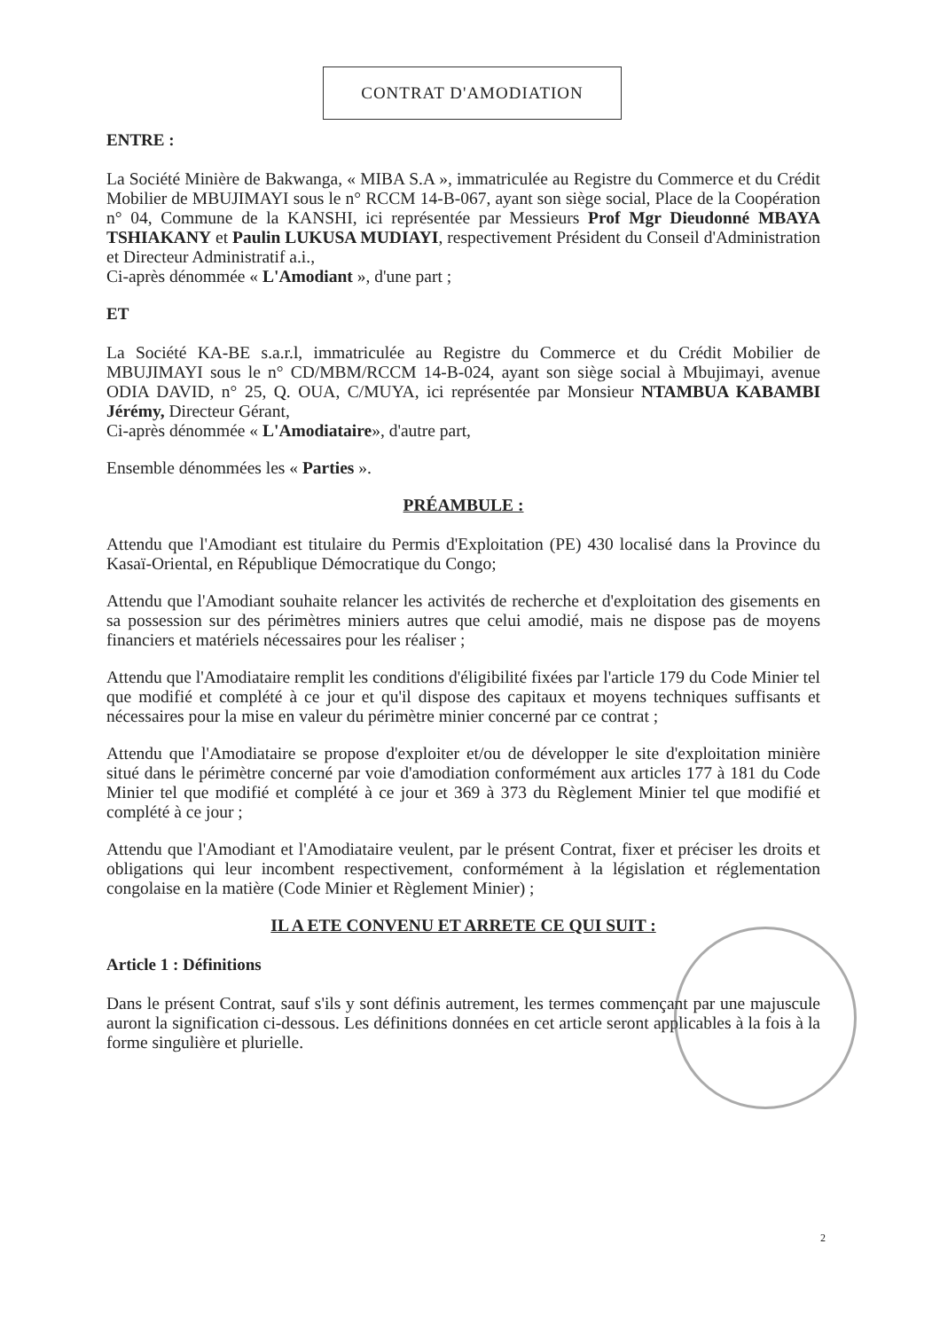CONTRAT D'AMODIATION
ENTRE :
La Société Minière de Bakwanga, « MIBA S.A », immatriculée au Registre du Commerce et du Crédit Mobilier de MBUJIMAYI sous le n° RCCM 14-B-067, ayant son siège social, Place de la Coopération n° 04, Commune de la KANSHI, ici représentée par Messieurs Prof Mgr Dieudonné MBAYA TSHIAKANY et Paulin LUKUSA MUDIAYI, respectivement Président du Conseil d'Administration et Directeur Administratif a.i.,
Ci-après dénommée « L'Amodiant », d'une part ;
ET
La Société KA-BE s.a.r.l, immatriculée au Registre du Commerce et du Crédit Mobilier de MBUJIMAYI sous le n° CD/MBM/RCCM 14-B-024, ayant son siège social à Mbujimayi, avenue ODIA DAVID, n° 25, Q. OUA, C/MUYA, ici représentée par Monsieur NTAMBUA KABAMBI Jérémy, Directeur Gérant,
Ci-après dénommée « L'Amodiataire», d'autre part,
Ensemble dénommées les « Parties ».
PRÉAMBULE :
Attendu que l'Amodiant est titulaire du Permis d'Exploitation (PE) 430 localisé dans la Province du Kasaï-Oriental, en République Démocratique du Congo;
Attendu que l'Amodiant souhaite relancer les activités de recherche et d'exploitation des gisements en sa possession sur des périmètres miniers autres que celui amodié, mais ne dispose pas de moyens financiers et matériels nécessaires pour les réaliser ;
Attendu que l'Amodiataire remplit les conditions d'éligibilité fixées par l'article 179 du Code Minier tel que modifié et complété à ce jour et qu'il dispose des capitaux et moyens techniques suffisants et nécessaires pour la mise en valeur du périmètre minier concerné par ce contrat ;
Attendu que l'Amodiataire se propose d'exploiter et/ou de développer le site d'exploitation minière situé dans le périmètre concerné par voie d'amodiation conformément aux articles 177 à 181 du Code Minier tel que modifié et complété à ce jour et 369 à 373 du Règlement Minier tel que modifié et complété à ce jour ;
Attendu que l'Amodiant et l'Amodiataire veulent, par le présent Contrat, fixer et préciser les droits et obligations qui leur incombent respectivement, conformément à la législation et réglementation congolaise en la matière (Code Minier et Règlement Minier) ;
IL A ETE CONVENU ET ARRETE CE QUI SUIT :
Article 1 : Définitions
Dans le présent Contrat, sauf s'ils y sont définis autrement, les termes commençant par une majuscule auront la signification ci-dessous. Les définitions données en cet article seront applicables à la fois à la forme singulière et plurielle.
2